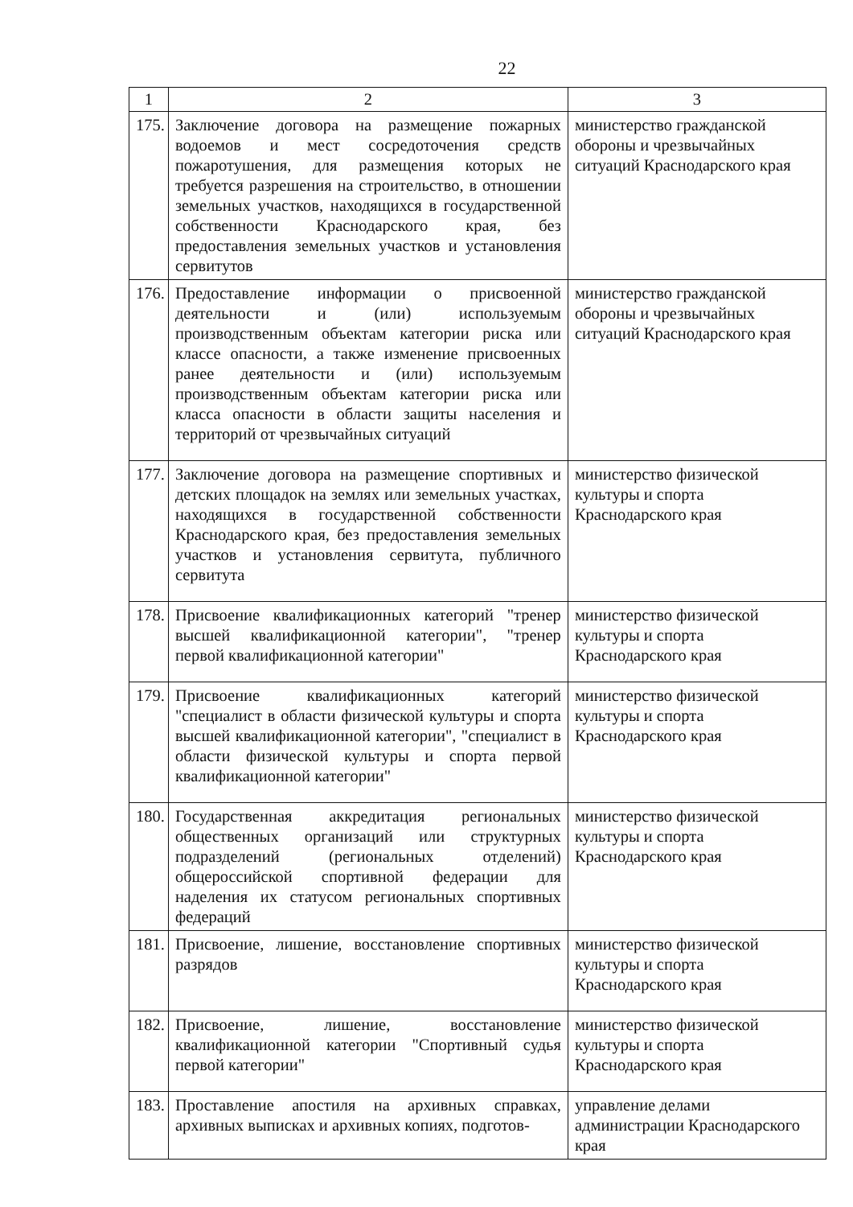22
| 1 | 2 | 3 |
| --- | --- | --- |
| 175. | Заключение договора на размещение пожарных водоемов и мест сосредоточения средств пожаротушения, для размещения которых не требуется разрешения на строительство, в отношении земельных участков, находящихся в государственной собственности Краснодарского края, без предоставления земельных участков и установления сервитутов | министерство гражданской обороны и чрезвычайных ситуаций Краснодарского края |
| 176. | Предоставление информации о присвоенной деятельности и (или) используемым производственным объектам категории риска или классе опасности, а также изменение присвоенных ранее деятельности и (или) используемым производственным объектам категории риска или класса опасности в области защиты населения и территорий от чрезвычайных ситуаций | министерство гражданской обороны и чрезвычайных ситуаций Краснодарского края |
| 177. | Заключение договора на размещение спортивных и детских площадок на землях или земельных участках, находящихся в государственной собственности Краснодарского края, без предоставления земельных участков и установления сервитута, публичного сервитута | министерство физической культуры и спорта Краснодарского края |
| 178. | Присвоение квалификационных категорий "тренер высшей квалификационной категории", "тренер первой квалификационной категории" | министерство физической культуры и спорта Краснодарского края |
| 179. | Присвоение квалификационных категорий "специалист в области физической культуры и спорта высшей квалификационной категории", "специалист в области физической культуры и спорта первой квалификационной категории" | министерство физической культуры и спорта Краснодарского края |
| 180. | Государственная аккредитация региональных общественных организаций или структурных подразделений (региональных отделений) общероссийской спортивной федерации для наделения их статусом региональных спортивных федераций | министерство физической культуры и спорта Краснодарского края |
| 181. | Присвоение, лишение, восстановление спортивных разрядов | министерство физической культуры и спорта Краснодарского края |
| 182. | Присвоение, лишение, восстановление квалификационной категории "Спортивный судья первой категории" | министерство физической культуры и спорта Краснодарского края |
| 183. | Проставление апостиля на архивных справках, архивных выписках и архивных копиях, подготов- | управление делами администрации Краснодарского края |